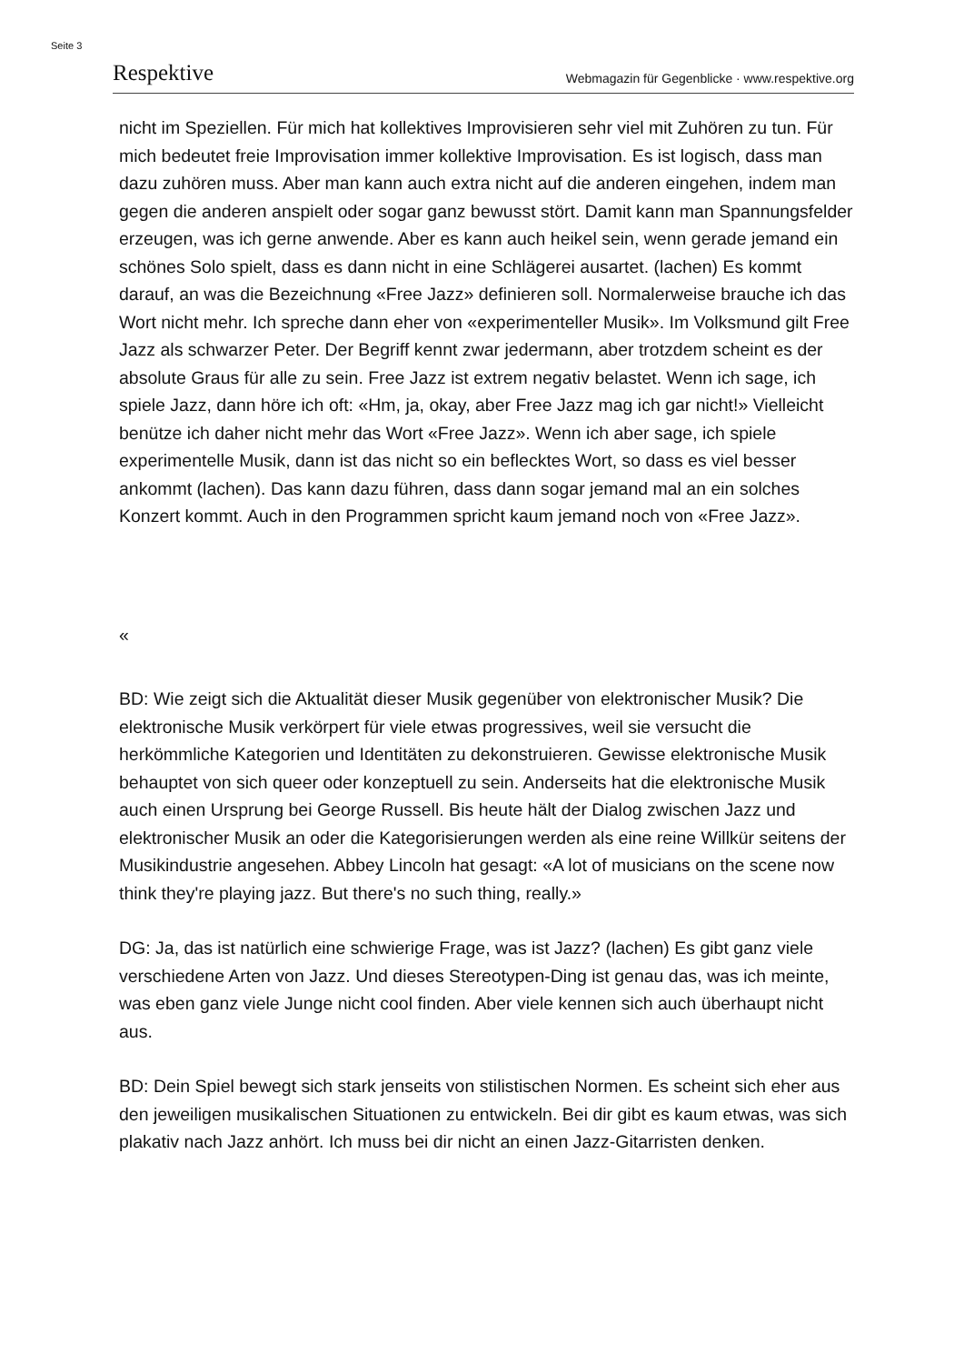Seite 3
Respektive Webmagazin für Gegenblicke · www.respektive.org
nicht im Speziellen. Für mich hat kollektives Improvisieren sehr viel mit Zuhören zu tun. Für mich bedeutet freie Improvisation immer kollektive Improvisation. Es ist logisch, dass man dazu zuhören muss. Aber man kann auch extra nicht auf die anderen eingehen, indem man gegen die anderen anspielt oder sogar ganz bewusst stört. Damit kann man Spannungsfelder erzeugen, was ich gerne anwende. Aber es kann auch heikel sein, wenn gerade jemand ein schönes Solo spielt, dass es dann nicht in eine Schlägerei ausartet. (lachen) Es kommt darauf, an was die Bezeichnung «Free Jazz» definieren soll. Normalerweise brauche ich das Wort nicht mehr. Ich spreche dann eher von «experimenteller Musik». Im Volksmund gilt Free Jazz als schwarzer Peter. Der Begriff kennt zwar jedermann, aber trotzdem scheint es der absolute Graus für alle zu sein. Free Jazz ist extrem negativ belastet. Wenn ich sage, ich spiele Jazz, dann höre ich oft: «Hm, ja, okay, aber Free Jazz mag ich gar nicht!» Vielleicht benütze ich daher nicht mehr das Wort «Free Jazz». Wenn ich aber sage, ich spiele experimentelle Musik, dann ist das nicht so ein beflecktes Wort, so dass es viel besser ankommt (lachen). Das kann dazu führen, dass dann sogar jemand mal an ein solches Konzert kommt. Auch in den Programmen spricht kaum jemand noch von «Free Jazz».
«
BD: Wie zeigt sich die Aktualität dieser Musik gegenüber von elektronischer Musik? Die elektronische Musik verkörpert für viele etwas progressives, weil sie versucht die herkömmliche Kategorien und Identitäten zu dekonstruieren. Gewisse elektronische Musik behauptet von sich queer oder konzeptuell zu sein. Anderseits hat die elektronische Musik auch einen Ursprung bei George Russell. Bis heute hält der Dialog zwischen Jazz und elektronischer Musik an oder die Kategorisierungen werden als eine reine Willkür seitens der Musikindustrie angesehen. Abbey Lincoln hat gesagt: «A lot of musicians on the scene now think they're playing jazz. But there's no such thing, really.»
DG: Ja, das ist natürlich eine schwierige Frage, was ist Jazz? (lachen) Es gibt ganz viele verschiedene Arten von Jazz. Und dieses Stereotypen-Ding ist genau das, was ich meinte, was eben ganz viele Junge nicht cool finden. Aber viele kennen sich auch überhaupt nicht aus.
BD: Dein Spiel bewegt sich stark jenseits von stilistischen Normen. Es scheint sich eher aus den jeweiligen musikalischen Situationen zu entwickeln. Bei dir gibt es kaum etwas, was sich plakativ nach Jazz anhört. Ich muss bei dir nicht an einen Jazz-Gitarristen denken.